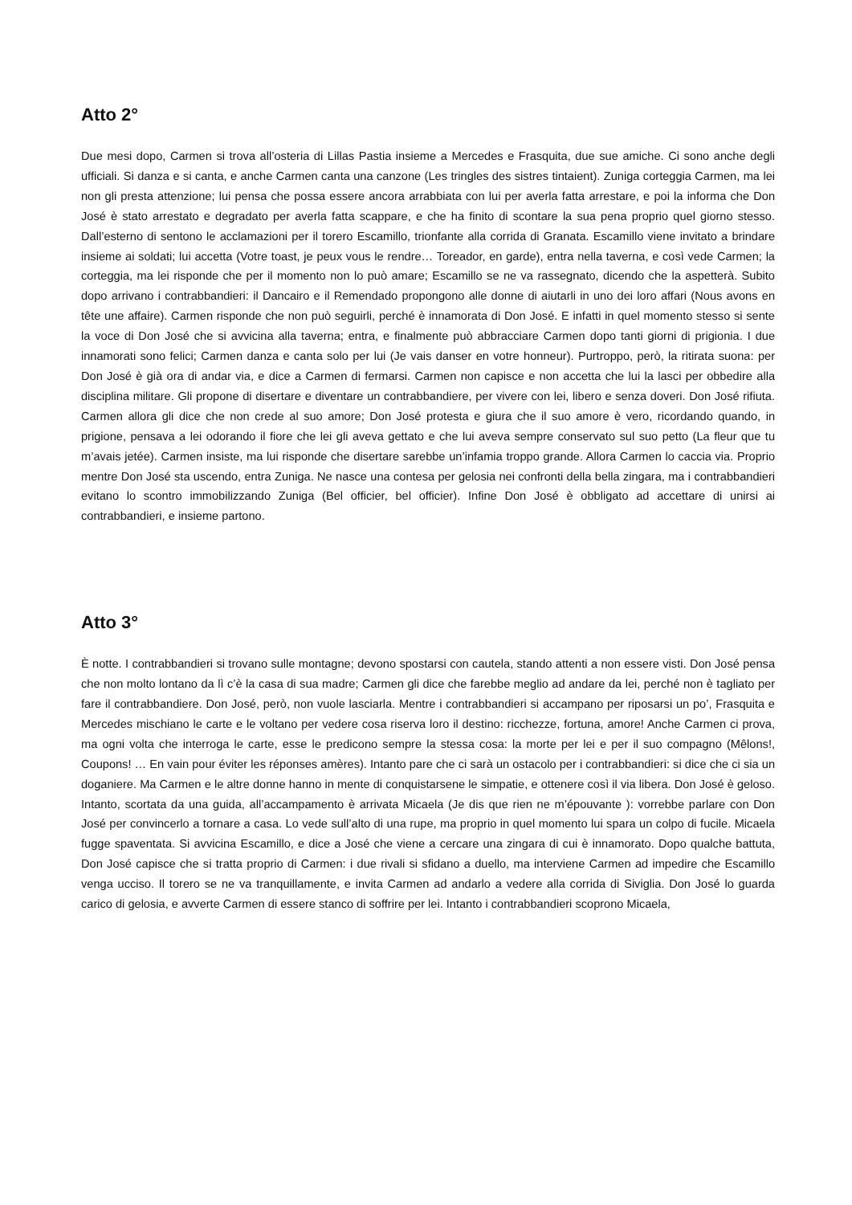Atto 2°
Due mesi dopo, Carmen si trova all’osteria di Lillas Pastia insieme a Mercedes e Frasquita, due sue amiche. Ci sono anche degli ufficiali. Si danza e si canta, e anche Carmen canta una canzone (Les tringles des sistres tintaient). Zuniga corteggia Carmen, ma lei non gli presta attenzione; lui pensa che possa essere ancora arrabbiata con lui per averla fatta arrestare, e poi la informa che Don José è stato arrestato e degradato per averla fatta scappare, e che ha finito di scontare la sua pena proprio quel giorno stesso. Dall’esterno di sentono le acclamazioni per il torero Escamillo, trionfante alla corrida di Granata. Escamillo viene invitato a brindare insieme ai soldati; lui accetta (Votre toast, je peux vous le rendre… Toreador, en garde), entra nella taverna, e così vede Carmen; la corteggia, ma lei risponde che per il momento non lo può amare; Escamillo se ne va rassegnato, dicendo che la aspetterà. Subito dopo arrivano i contrabbandieri: il Dancairo e il Remendado propongono alle donne di aiutarli in uno dei loro affari (Nous avons en tête une affaire). Carmen risponde che non può seguirli, perché è innamorata di Don José. E infatti in quel momento stesso si sente la voce di Don José che si avvicina alla taverna; entra, e finalmente può abbracciare Carmen dopo tanti giorni di prigionia. I due innamorati sono felici; Carmen danza e canta solo per lui (Je vais danser en votre honneur). Purtroppo, però, la ritirata suona: per Don José è già ora di andar via, e dice a Carmen di fermarsi. Carmen non capisce e non accetta che lui la lasci per obbedire alla disciplina militare. Gli propone di disertare e diventare un contrabbandiere, per vivere con lei, libero e senza doveri. Don José rifiuta. Carmen allora gli dice che non crede al suo amore; Don José protesta e giura che il suo amore è vero, ricordando quando, in prigione, pensava a lei odorando il fiore che lei gli aveva gettato e che lui aveva sempre conservato sul suo petto (La fleur que tu m’avais jetée). Carmen insiste, ma lui risponde che disertare sarebbe un’infamia troppo grande. Allora Carmen lo caccia via. Proprio mentre Don José sta uscendo, entra Zuniga. Ne nasce una contesa per gelosia nei confronti della bella zingara, ma i contrabbandieri evitano lo scontro immobilizzando Zuniga (Bel officier, bel officier). Infine Don José è obbligato ad accettare di unirsi ai contrabbandieri, e insieme partono.
Atto 3°
È notte. I contrabbandieri si trovano sulle montagne; devono spostarsi con cautela, stando attenti a non essere visti. Don José pensa che non molto lontano da lì c’è la casa di sua madre; Carmen gli dice che farebbe meglio ad andare da lei, perché non è tagliato per fare il contrabbandiere. Don José, però, non vuole lasciarla. Mentre i contrabbandieri si accampano per riposarsi un po’, Frasquita e Mercedes mischiano le carte e le voltano per vedere cosa riserva loro il destino: ricchezze, fortuna, amore! Anche Carmen ci prova, ma ogni volta che interroga le carte, esse le predicono sempre la stessa cosa: la morte per lei e per il suo compagno (Mêlons!, Coupons! … En vain pour éviter les réponses amères). Intanto pare che ci sarà un ostacolo per i contrabbandieri: si dice che ci sia un doganiere. Ma Carmen e le altre donne hanno in mente di conquistarsene le simpatie, e ottenere così il via libera. Don José è geloso. Intanto, scortata da una guida, all’accampamento è arrivata Micaela (Je dis que rien ne m’épouvante ): vorrebbe parlare con Don José per convincerlo a tornare a casa. Lo vede sull’alto di una rupe, ma proprio in quel momento lui spara un colpo di fucile. Micaela fugge spaventata. Si avvicina Escamillo, e dice a José che viene a cercare una zingara di cui è innamorato. Dopo qualche battuta, Don José capisce che si tratta proprio di Carmen: i due rivali si sfidano a duello, ma interviene Carmen ad impedire che Escamillo venga ucciso. Il torero se ne va tranquillamente, e invita Carmen ad andarlo a vedere alla corrida di Siviglia. Don José lo guarda carico di gelosia, e avverte Carmen di essere stanco di soffrire per lei. Intanto i contrabbandieri scoprono Micaela,